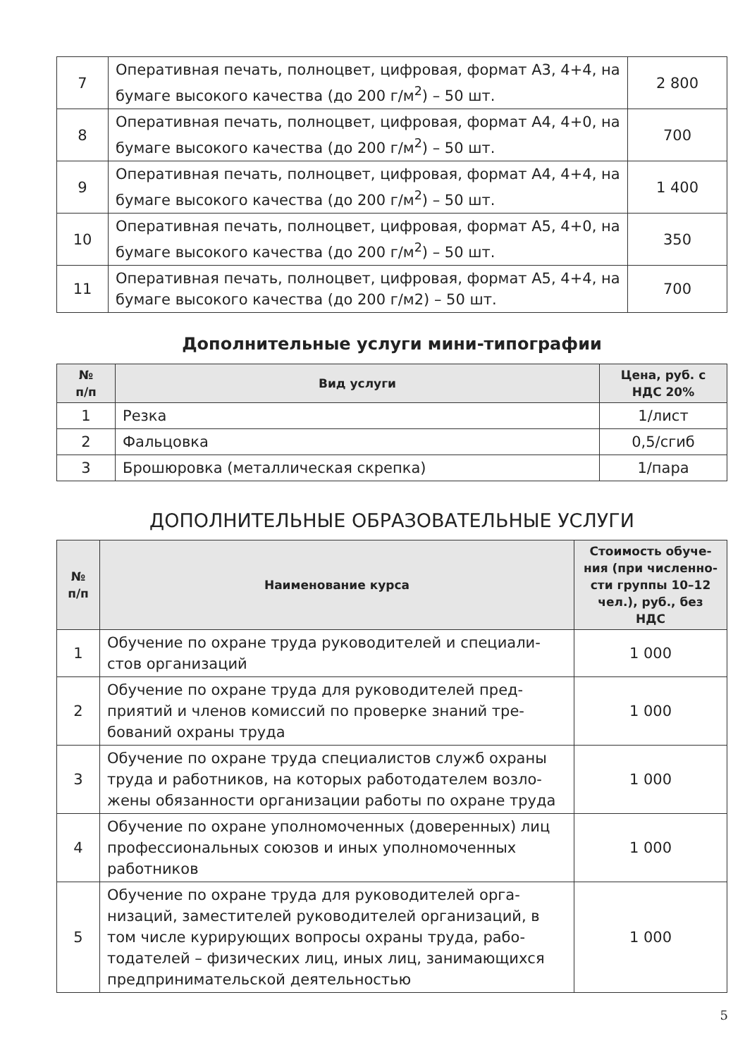| 7 | Оперативная печать, полноцвет, цифровая, формат А3, 4+4, на бумаге высокого качества (до 200 г/м<sup>2</sup>) – 50 шт. | 2 800 |
| 8 | Оперативная печать, полноцвет, цифровая, формат А4, 4+0, на бумаге высокого качества (до 200 г/м<sup>2</sup>) – 50 шт. | 700 |
| 9 | Оперативная печать, полноцвет, цифровая, формат А4, 4+4, на бумаге высокого качества (до 200 г/м<sup>2</sup>) – 50 шт. | 1 400 |
| 10 | Оперативная печать, полноцвет, цифровая, формат А5, 4+0, на бумаге высокого качества (до 200 г/м<sup>2</sup>) – 50 шт. | 350 |
| 11 | Оперативная печать, полноцвет, цифровая, формат А5, 4+4, на бумаге высокого качества (до 200 г/м2) – 50 шт. | 700 |
Дополнительные услуги мини-типографии
| № п/п | Вид услуги | Цена, руб. с НДС 20% |
| --- | --- | --- |
| 1 | Резка | 1/лист |
| 2 | Фальцовка | 0,5/сгиб |
| 3 | Брошюровка (металлическая скрепка) | 1/пара |
ДОПОЛНИТЕЛЬНЫЕ ОБРАЗОВАТЕЛЬНЫЕ УСЛУГИ
| № п/п | Наименование курса | Стоимость обуче­ния (при численно­сти группы 10–12 чел.), руб., без НДС |
| --- | --- | --- |
| 1 | Обучение по охране труда руководителей и специали­стов организаций | 1 000 |
| 2 | Обучение по охране труда для руководителей пред­приятий и членов комиссий по проверке знаний тре­бований охраны труда | 1 000 |
| 3 | Обучение по охране труда специалистов служб охраны труда и работников, на которых работодателем возло­жены обязанности организации работы по охране труда | 1 000 |
| 4 | Обучение по охране уполномоченных (доверенных) лиц профессиональных союзов и иных уполномочен­ных работников | 1 000 |
| 5 | Обучение по охране труда для руководителей орга­низаций, заместителей руководителей организаций, в том числе курирующих вопросы охраны труда, рабо­тодателей – физических лиц, иных лиц, занимающихся предпринимательской деятельностью | 1 000 |
5